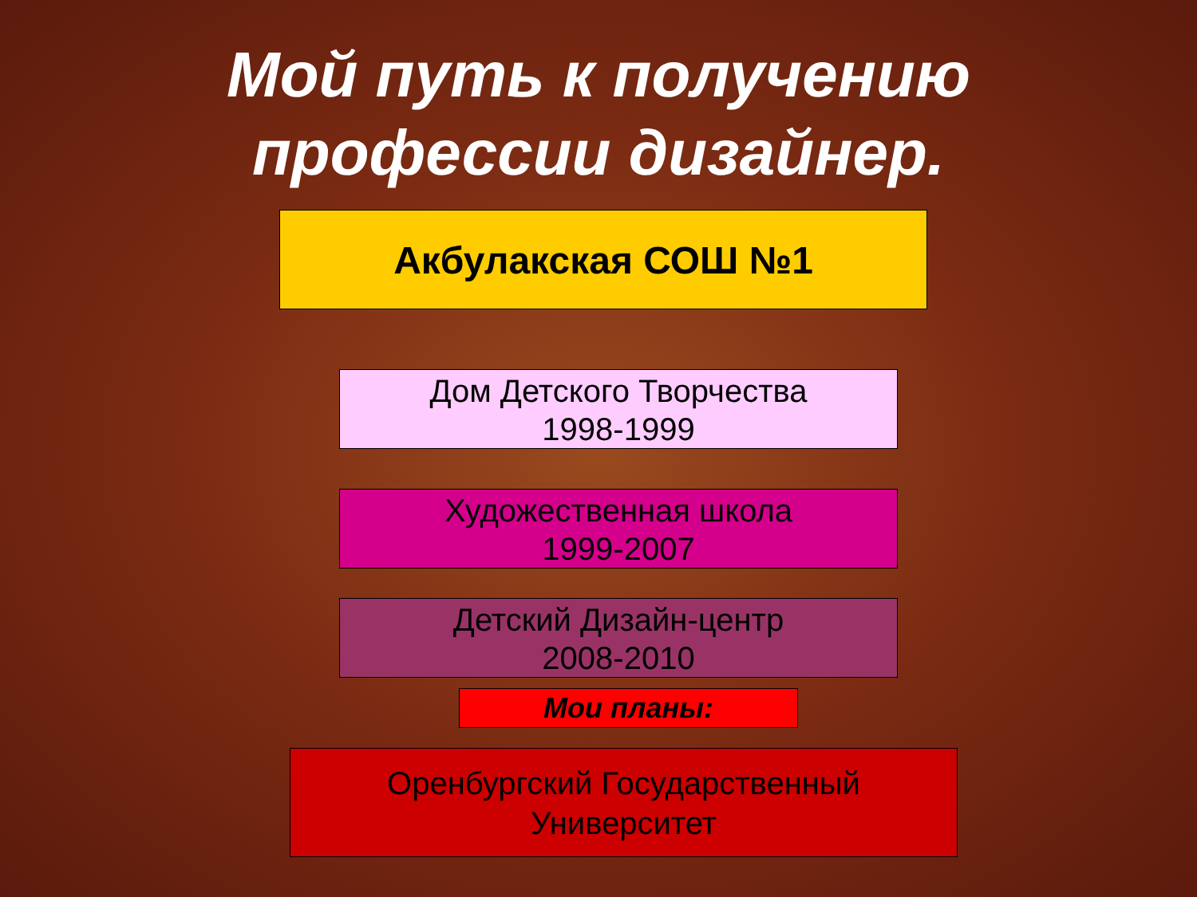Мой путь к получению
профессии дизайнер.
Акбулакская СОШ №1
Дом Детского Творчества
1998-1999
Художественная школа
1999-2007
Детский Дизайн-центр
2008-2010
Мои планы:
Оренбургский Государственный
Университет